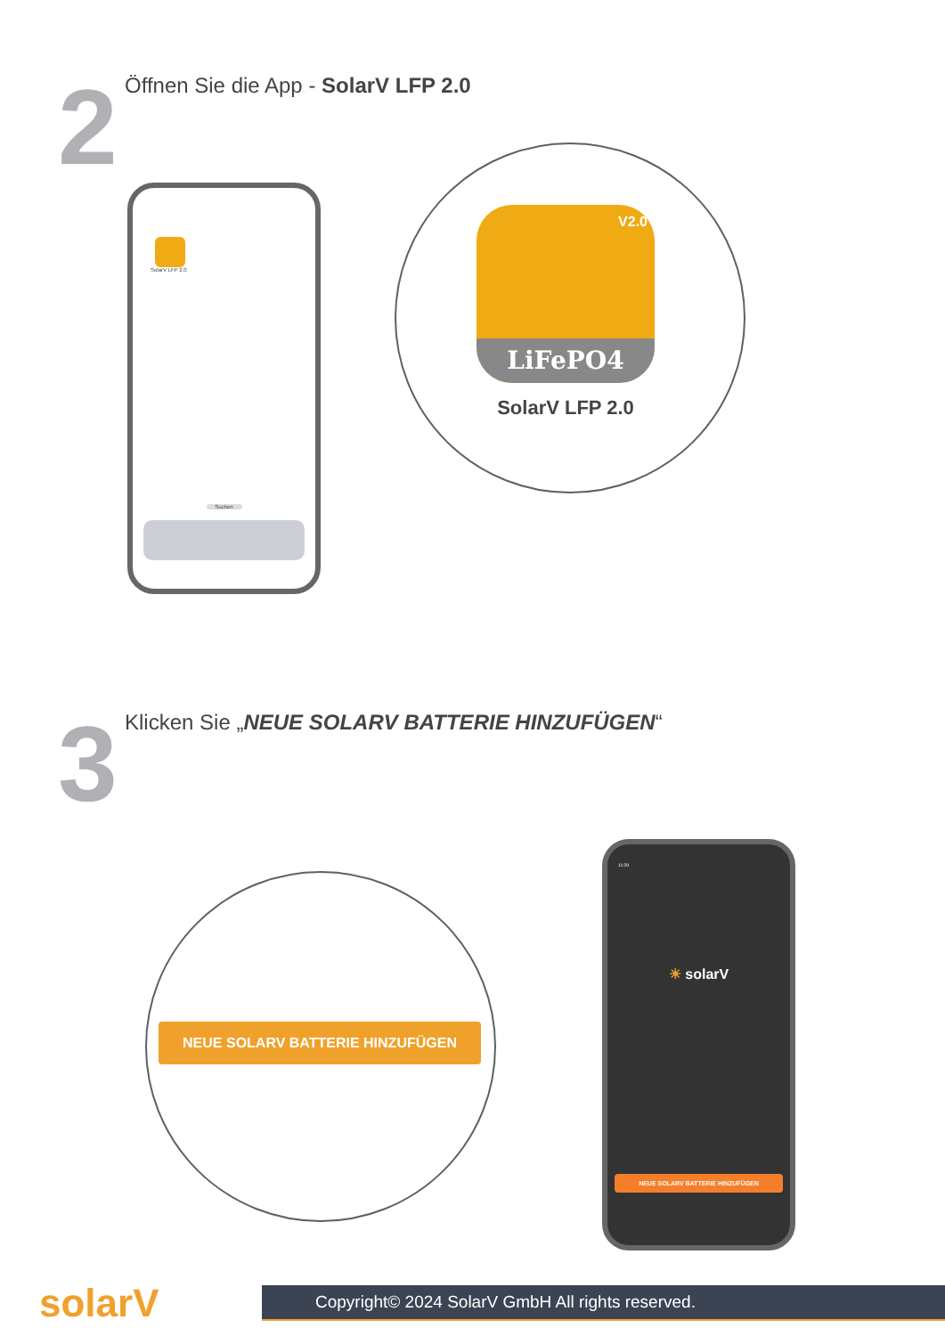2
Öffnen Sie die App - SolarV LFP 2.0
SolarV LFP 2.0
Suchen
LiFePO4
V2.0
SolarV LFP 2.0
3
Klicken Sie „NEUE SOLARV BATTERIE HINZUFÜGEN“
NEUE SOLARV BATTERIE HINZUFÜGEN
11:29
☀ solarV
NEUE SOLARV BATTERIE HINZUFÜGEN
solarV
Copyright© 2024 SolarV GmbH All rights reserved.